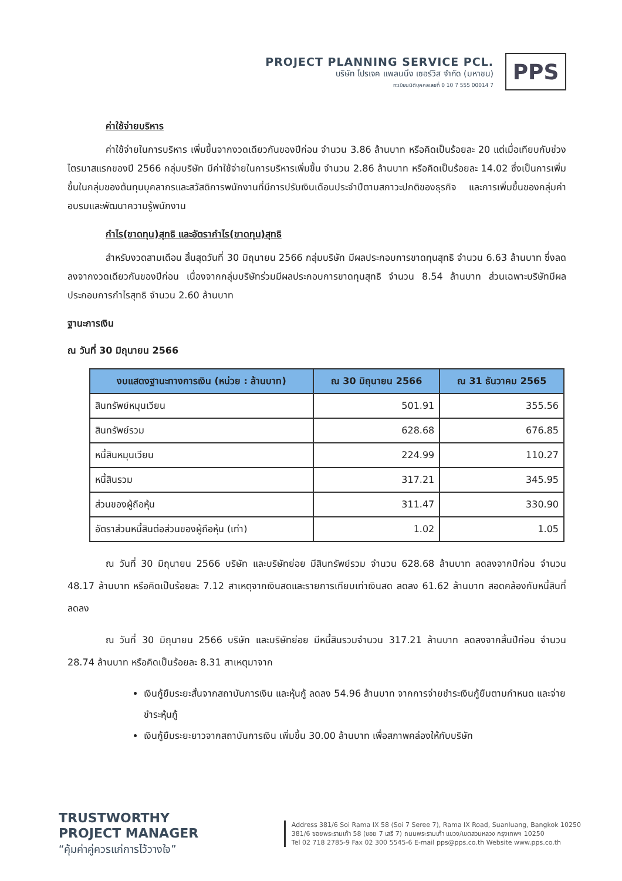PROJECT PLANNING SERVICE PCL.
บริษัท โปรเจค แพลนนิ่ง เซอร์วิส จำกัด (มหาชน)
ทะเบียนนิติบุคคลเลขที่ 0 10 7 555 00014 7
PPS
ค่าใช้จ่ายบริหาร
ค่าใช้จ่ายในการบริหาร เพิ่มขึ้นจากงวดเดียวกันของปีก่อน จำนวน 3.86 ล้านบาท หรือคิดเป็นร้อยละ 20 แต่เมื่อเทียบกับช่วงไตรมาสแรกของปี 2566 กลุ่มบริษัท มีค่าใช้จ่ายในการบริหารเพิ่มขึ้น จำนวน 2.86 ล้านบาท หรือคิดเป็นร้อยละ 14.02 ซึ่งเป็นการเพิ่มขึ้นในกลุ่มของต้นทุนบุคลากรและสวัสดิการพนักงานที่มีการปรับเงินเดือนประจำปีตามสภาวะปกติของธุรกิจ และการเพิ่มขึ้นของกลุ่มค่าอบรมและพัฒนาความรู้พนักงาน
กำไร(ขาดทุน)สุทธิ และอัตรากำไร(ขาดทุน)สุทธิ
สำหรับงวดสามเดือน สิ้นสุดวันที่ 30 มิถุนายน 2566 กลุ่มบริษัท มีผลประกอบการขาดทุนสุทธิ จำนวน 6.63 ล้านบาท ซึ่งลดลงจากงวดเดียวกันของปีก่อน เนื่องจากกลุ่มบริษัทร่วมมีผลประกอบการขาดทุนสุทธิ จำนวน 8.54 ล้านบาท ส่วนเฉพาะบริษัทมีผลประกอบการกำไรสุทธิ จำนวน 2.60 ล้านบาท
ฐานะการเงิน
ณ วันที่ 30 มิถุนายน 2566
| งบแสดงฐานะทางการเงิน (หน่วย : ล้านบาท) | ณ 30 มิถุนายน 2566 | ณ 31 ธันวาคม 2565 |
| --- | --- | --- |
| สินทรัพย์หมุนเวียน | 501.91 | 355.56 |
| สินทรัพย์รวม | 628.68 | 676.85 |
| หนี้สินหมุนเวียน | 224.99 | 110.27 |
| หนี้สินรวม | 317.21 | 345.95 |
| ส่วนของผู้ถือหุ้น | 311.47 | 330.90 |
| อัตราส่วนหนี้สินต่อส่วนของผู้ถือหุ้น (เท่า) | 1.02 | 1.05 |
ณ วันที่ 30 มิถุนายน 2566 บริษัท และบริษัทย่อย มีสินทรัพย์รวม จำนวน 628.68 ล้านบาท ลดลงจากปีก่อน จำนวน 48.17 ล้านบาท หรือคิดเป็นร้อยละ 7.12 สาเหตุจากเงินสดและรายการเทียบเท่าเงินสด ลดลง 61.62 ล้านบาท สอดคล้องกับหนี้สินที่ลดลง
ณ วันที่ 30 มิถุนายน 2566 บริษัท และบริษัทย่อย มีหนี้สินรวมจำนวน 317.21 ล้านบาท ลดลงจากสิ้นปีก่อน จำนวน 28.74 ล้านบาท หรือคิดเป็นร้อยละ 8.31 สาเหตุมาจาก
เงินกู้ยืมระยะสั้นจากสถาบันการเงิน และหุ้นกู้ ลดลง 54.96 ล้านบาท จากการจ่ายชำระเงินกู้ยืมตามกำหนด และจ่ายชำระหุ้นกู้
เงินกู้ยืมระยะยาวจากสถาบันการเงิน เพิ่มขึ้น 30.00 ล้านบาท เพื่อสภาพคล่องให้กับบริษัท
TRUSTWORTHY
PROJECT MANAGER
“คุ้มค่าคู่ควรแก่การไว้วางใจ”
Address 381/6 Soi Rama IX 58 (Soi 7 Seree 7), Rama IX Road, Suanluang, Bangkok 10250
381/6 ซอยพระรามเก้า 58 (ซอย 7 เสรี 7) ถนนพระรามเก้า แขวง/เขตสวนหลวง กรุงเทพฯ 10250
Tel 02 718 2785-9 Fax 02 300 5545-6 E-mail pps@pps.co.th Website www.pps.co.th